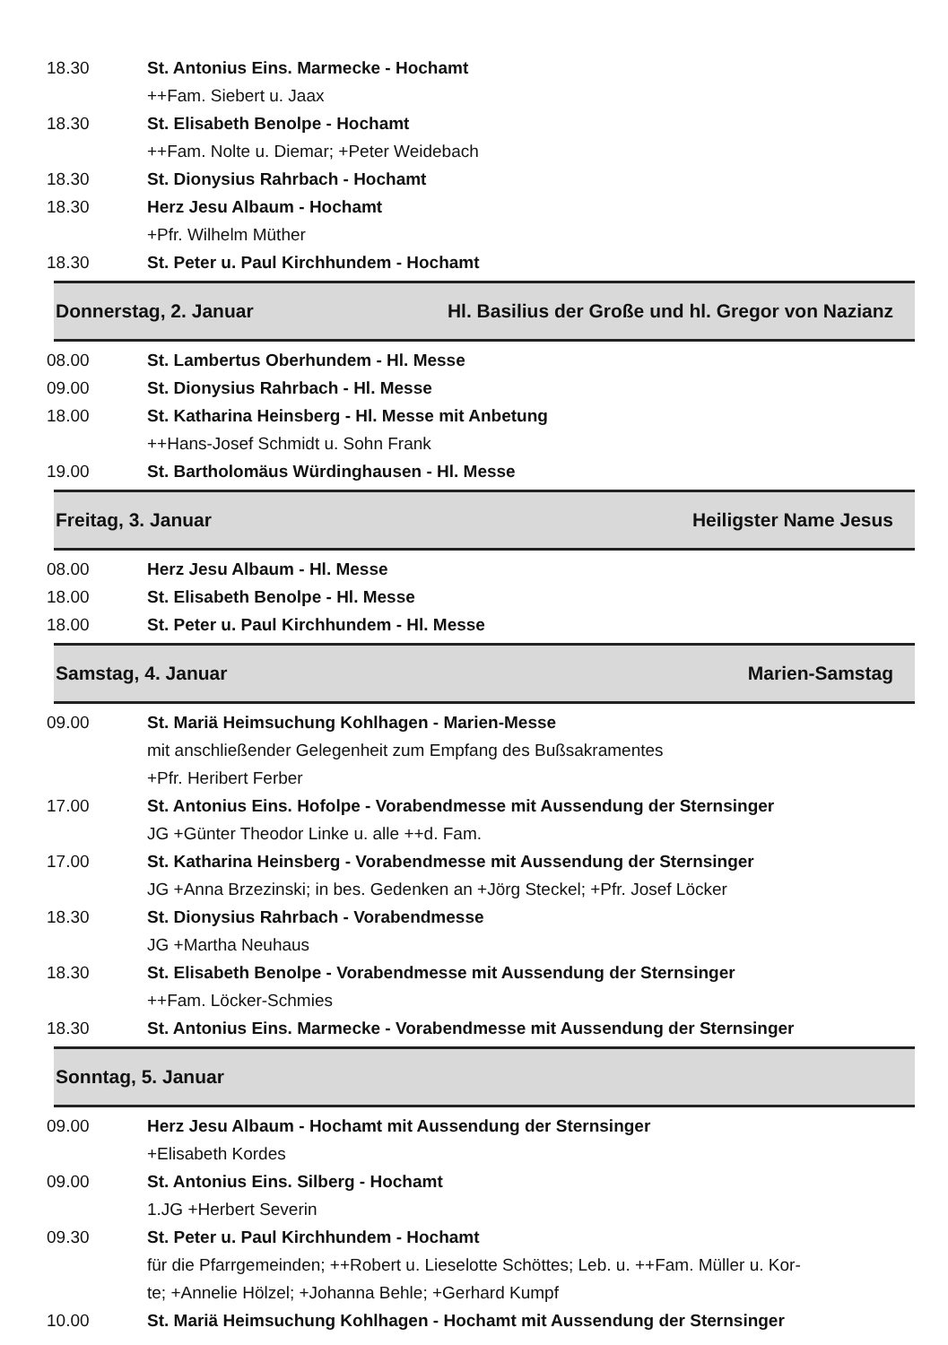18.30 St. Antonius Eins. Marmecke - Hochamt
++Fam. Siebert u. Jaax
18.30 St. Elisabeth Benolpe - Hochamt
++Fam. Nolte u. Diemar; +Peter Weidebach
18.30 St. Dionysius Rahrbach - Hochamt
18.30 Herz Jesu Albaum - Hochamt
+Pfr. Wilhelm Müther
18.30 St. Peter u. Paul Kirchhundem - Hochamt
Donnerstag, 2. Januar Hl. Basilius der Große und hl. Gregor von Nazianz
08.00 St. Lambertus Oberhundem - Hl. Messe
09.00 St. Dionysius Rahrbach - Hl. Messe
18.00 St. Katharina Heinsberg - Hl. Messe mit Anbetung
++Hans-Josef Schmidt u. Sohn Frank
19.00 St. Bartholomäus Würdinghausen - Hl. Messe
Freitag, 3. Januar Heiligster Name Jesus
08.00 Herz Jesu Albaum - Hl. Messe
18.00 St. Elisabeth Benolpe - Hl. Messe
18.00 St. Peter u. Paul Kirchhundem - Hl. Messe
Samstag, 4. Januar Marien-Samstag
09.00 St. Mariä Heimsuchung Kohlhagen - Marien-Messe
mit anschließender Gelegenheit zum Empfang des Bußsakramentes
+Pfr. Heribert Ferber
17.00 St. Antonius Eins. Hofolpe - Vorabendmesse mit Aussendung der Sternsinger
JG +Günter Theodor Linke u. alle ++d. Fam.
17.00 St. Katharina Heinsberg - Vorabendmesse mit Aussendung der Sternsinger
JG +Anna Brzezinski; in bes. Gedenken an +Jörg Steckel; +Pfr. Josef Löcker
18.30 St. Dionysius Rahrbach - Vorabendmesse
JG +Martha Neuhaus
18.30 St. Elisabeth Benolpe - Vorabendmesse mit Aussendung der Sternsinger
++Fam. Löcker-Schmies
18.30 St. Antonius Eins. Marmecke - Vorabendmesse mit Aussendung der Sternsinger
Sonntag, 5. Januar
09.00 Herz Jesu Albaum - Hochamt mit Aussendung der Sternsinger
+Elisabeth Kordes
09.00 St. Antonius Eins. Silberg - Hochamt
1.JG +Herbert Severin
09.30 St. Peter u. Paul Kirchhundem - Hochamt
für die Pfarrgemeinden; ++Robert u. Lieselotte Schöttes; Leb. u. ++Fam. Müller u. Kor-
te; +Annelie Hölzel; +Johanna Behle; +Gerhard Kumpf
10.00 St. Mariä Heimsuchung Kohlhagen - Hochamt mit Aussendung der Sternsinger